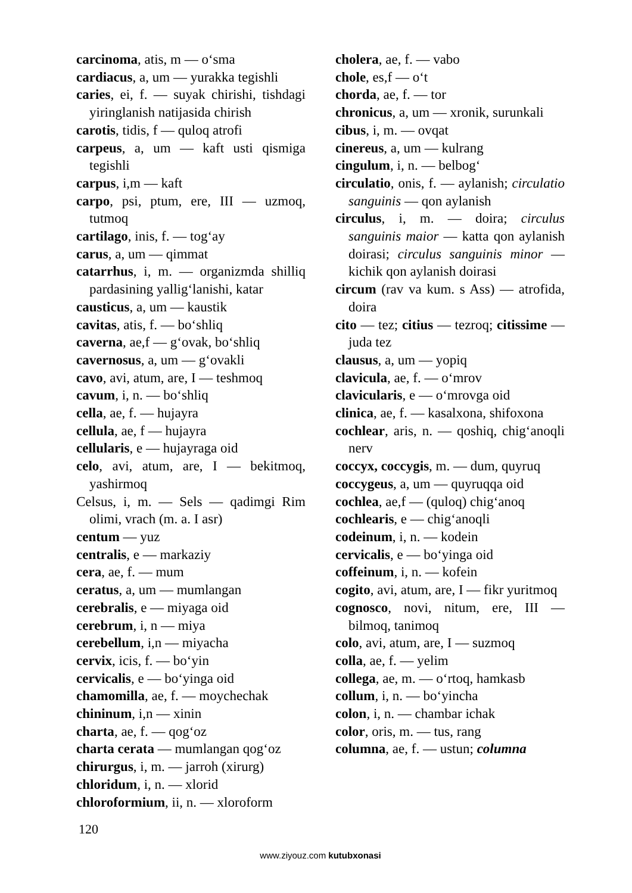carcinoma, atis, m — o‘sma
cardiacus, a, um — yurakka tegishli
caries, ei, f. — suyak chirishi, tishdagi yiringlanish natijasida chirish
carotis, tidis, f — quloq atrofi
carpeus, a, um — kaft usti qismiga tegishli
carpus, i,m — kaft
carpo, psi, ptum, ere, III — uzmoq, tutmoq
cartilago, inis, f. — tog‘ay
carus, a, um — qimmat
catarrhus, i, m. — organizmda shilliq pardasining yallig‘lanishi, katar
causticus, a, um — kaustik
cavitas, atis, f. — bo‘shliq
caverna, ae,f — g‘ovak, bo‘shliq
cavernosus, a, um — g‘ovakli
cavo, avi, atum, are, I — teshmoq
cavum, i, n. — bo‘shliq
cella, ae, f. — hujayra
cellula, ae, f — hujayra
cellularis, e — hujayraga oid
celo, avi, atum, are, I — bekitmoq, yashirmoq
Celsus, i, m. — Sels — qadimgi Rim olimi, vrach (m. a. I asr)
centum — yuz
centralis, e — markaziy
cera, ae, f. — mum
ceratus, a, um — mumlangan
cerebralis, e — miyaga oid
cerebrum, i, n — miya
cerebellum, i,n — miyacha
cervix, icis, f. — bo‘yin
cervicalis, e — bo‘yinga oid
chamomilla, ae, f. — moychechak
chininum, i,n — xinin
charta, ae, f. — qog‘oz
charta cerata — mumlangan qog‘oz
chirurgus, i, m. — jarroh (xirurg)
chloridum, i, n. — xlorid
chloroformium, ii, n. — xloroform
cholera, ae, f. — vabo
chole, es,f — o‘t
chorda, ae, f. — tor
chronicus, a, um — xronik, surunkali
cibus, i, m. — ovqat
cinereus, a, um — kulrang
cingulum, i, n. — belbog‘
circulatio, onis, f. — aylanish; circulatio sanguinis — qon aylanish
circulus, i, m. — doira; circulus sanguinis maior — katta qon aylanish doirasi; circulus sanguinis minor — kichik qon aylanish doirasi
circum (rav va kum. s Ass) — atrofida, doira
cito — tez; citius — tezroq; citissime — juda tez
clausus, a, um — yopiq
clavicula, ae, f. — o‘mrov
clavicularis, e — o‘mrovga oid
clinica, ae, f. — kasalxona, shifoxona
cochlear, aris, n. — qoshiq, chig‘anoqli nerv
coccyx, coccygis, m. — dum, quyruq
coccygeus, a, um — quyruqqa oid
cochlea, ae,f — (quloq) chig‘anoq
cochlearis, e — chig‘anoqli
codeinum, i, n. — kodein
cervicalis, e — bo‘yinga oid
coffeinum, i, n. — kofein
cogito, avi, atum, are, I — fikr yuritmoq
cognosco, novi, nitum, ere, III — bilmoq, tanimoq
colo, avi, atum, are, I — suzmoq
colla, ae, f. — yelim
collega, ae, m. — o‘rtoq, hamkasb
collum, i, n. — bo‘yincha
colon, i, n. — chambar ichak
color, oris, m. — tus, rang
columna, ae, f. — ustun; columna
120
www.ziyouz.com kutubxonasi